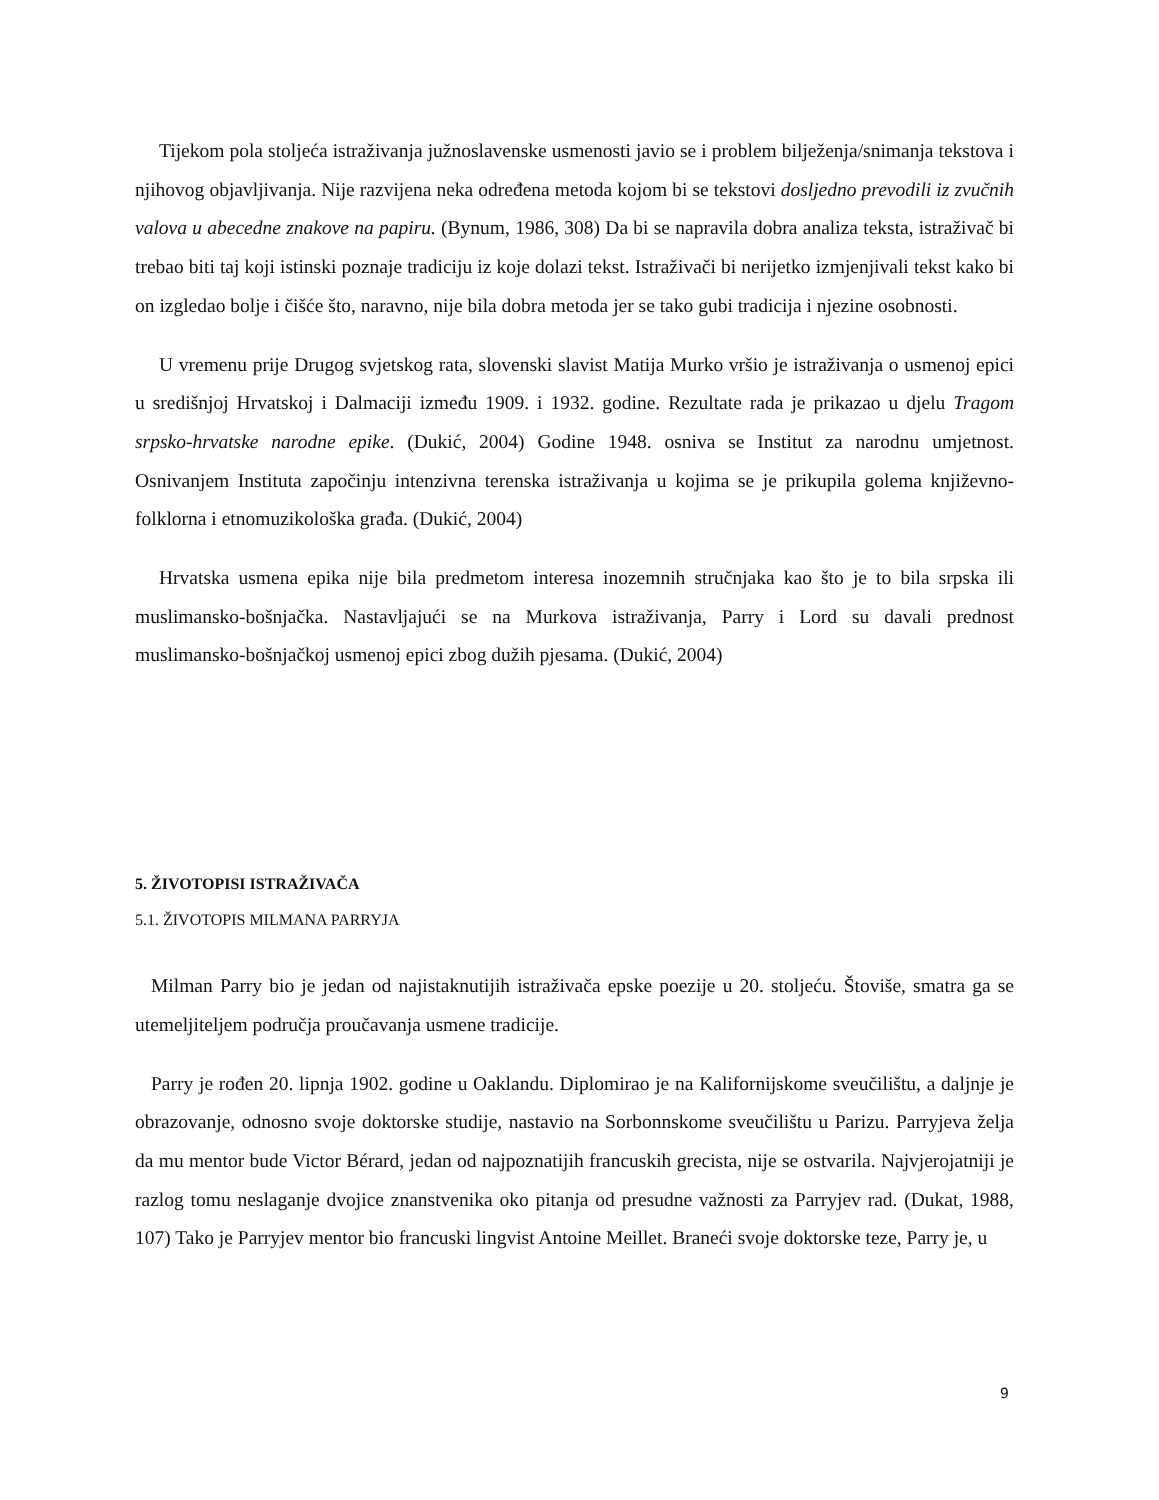Tijekom pola stoljeća istraživanja južnoslavenske usmenosti javio se i problem bilježenja/snimanja tekstova i njihovog objavljivanja. Nije razvijena neka određena metoda kojom bi se tekstovi dosljedno prevodili iz zvučnih valova u abecedne znakove na papiru. (Bynum, 1986, 308) Da bi se napravila dobra analiza teksta, istraživač bi trebao biti taj koji istinski poznaje tradiciju iz koje dolazi tekst. Istraživači bi nerijetko izmjenjivali tekst kako bi on izgledao bolje i čišće što, naravno, nije bila dobra metoda jer se tako gubi tradicija i njezine osobnosti.
U vremenu prije Drugog svjetskog rata, slovenski slavist Matija Murko vršio je istraživanja o usmenoj epici u središnjoj Hrvatskoj i Dalmaciji između 1909. i 1932. godine. Rezultate rada je prikazao u djelu Tragom srpsko-hrvatske narodne epike. (Dukić, 2004) Godine 1948. osniva se Institut za narodnu umjetnost. Osnivanjem Instituta započinju intenzivna terenska istraživanja u kojima se je prikupila golema književno-folklorna i etnomuzikološka građa. (Dukić, 2004)
Hrvatska usmena epika nije bila predmetom interesa inozemnih stručnjaka kao što je to bila srpska ili muslimansko-bošnjačka. Nastavljajući se na Murkova istraživanja, Parry i Lord su davali prednost muslimansko-bošnjačkoj usmenoj epici zbog dužih pjesama. (Dukić, 2004)
5. ŽIVOTOPISI ISTRAŽIVAČA
5.1. ŽIVOTOPIS MILMANA PARRYJA
Milman Parry bio je jedan od najistaknutijih istraživača epske poezije u 20. stoljeću. Štoviše, smatra ga se utemeljiteljem područja proučavanja usmene tradicije.
Parry je rođen 20. lipnja 1902. godine u Oaklandu. Diplomirao je na Kalifornijskome sveučilištu, a daljnje je obrazovanje, odnosno svoje doktorske studije, nastavio na Sorbonnskome sveučilištu u Parizu. Parryjeva želja da mu mentor bude Victor Bérard, jedan od najpoznatijih francuskih grecista, nije se ostvarila. Najvjerojatniji je razlog tomu neslaganje dvojice znanstvenika oko pitanja od presudne važnosti za Parryjev rad. (Dukat, 1988, 107) Tako je Parryjev mentor bio francuski lingvist Antoine Meillet. Braneći svoje doktorske teze, Parry je, u
9